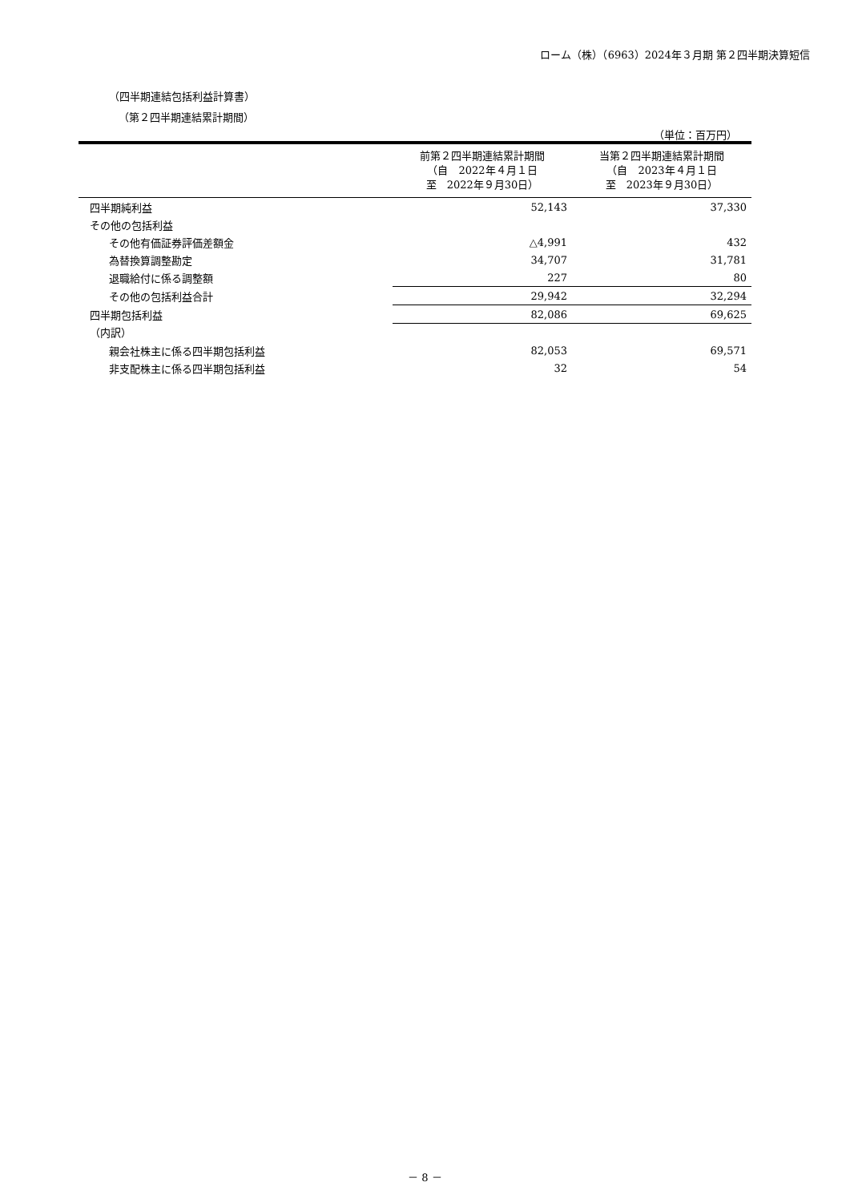ローム（株）（6963）2024年３月期 第２四半期決算短信
（四半期連結包括利益計算書）
（第２四半期連結累計期間）
（単位：百万円）
| | 前第２四半期連結累計期間 （自 2022年４月１日 至 2022年９月30日） | 当第２四半期連結累計期間 （自 2023年４月１日 至 2023年９月30日） |
| --- | --- | --- |
| 四半期純利益 | 52,143 | 37,330 |
| その他の包括利益 | | |
| その他有価証券評価差額金 | △4,991 | 432 |
| 為替換算調整勘定 | 34,707 | 31,781 |
| 退職給付に係る調整額 | 227 | 80 |
| その他の包括利益合計 | 29,942 | 32,294 |
| 四半期包括利益 | 82,086 | 69,625 |
| （内訳） | | |
| 親会社株主に係る四半期包括利益 | 82,053 | 69,571 |
| 非支配株主に係る四半期包括利益 | 32 | 54 |
－ 8 －